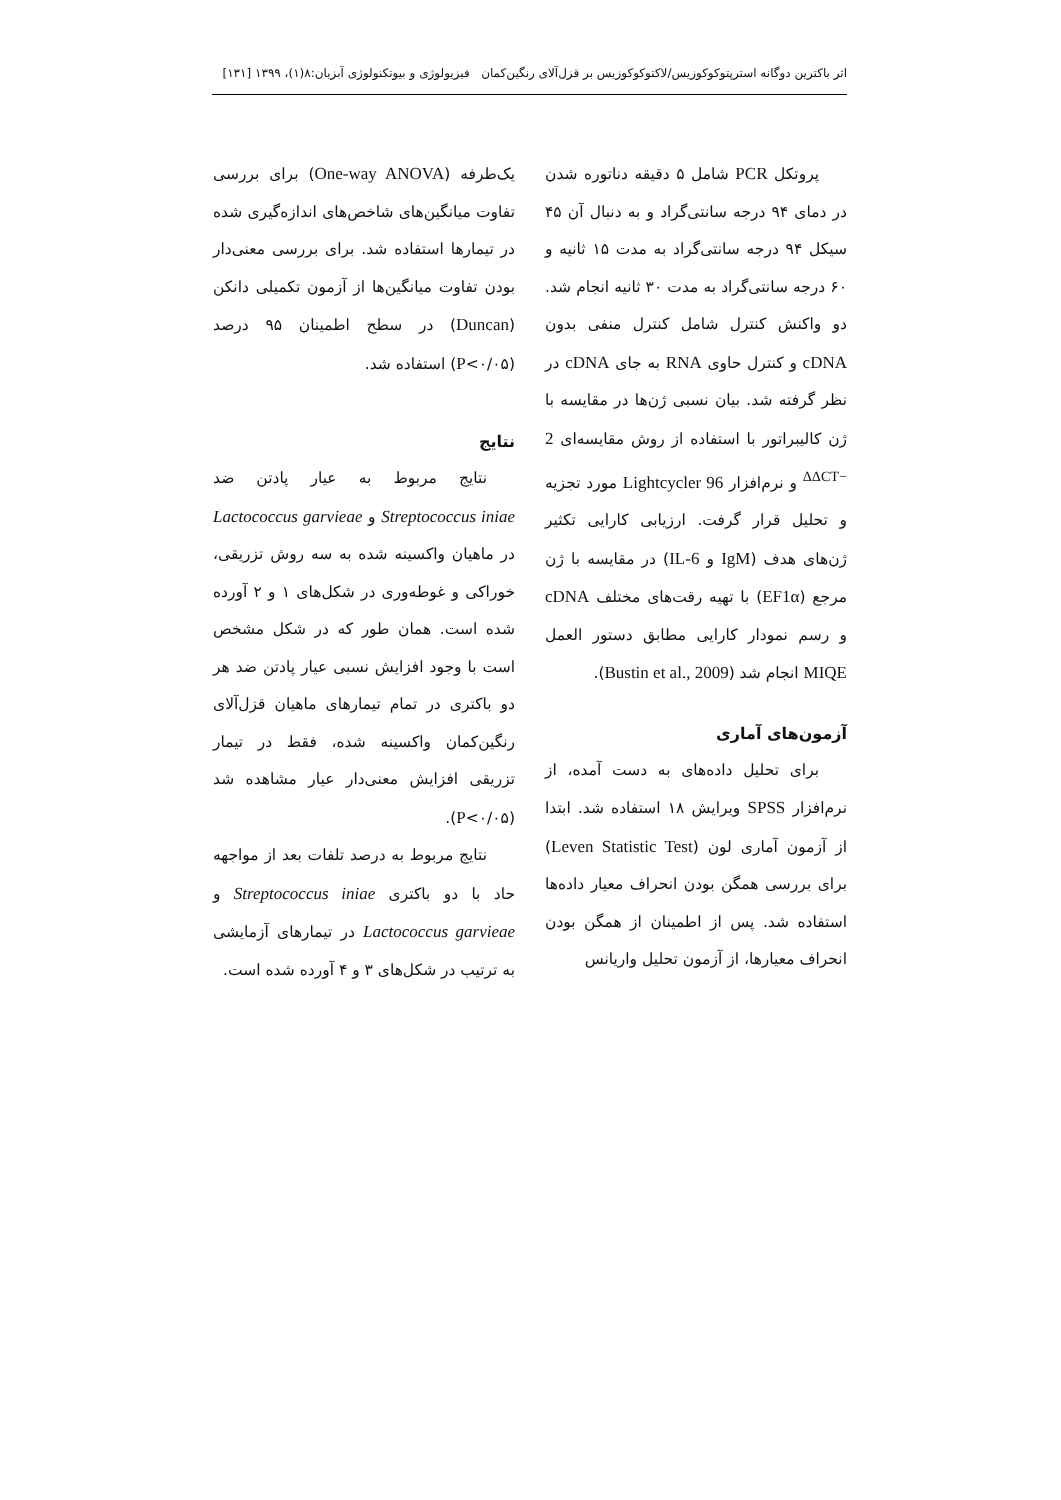اثر باکترین دوگانه استرپتوکوکوزیس/لاکتوکوکوزیس بر قزل‌آلای رنگین‌کمان فیزیولوژی و بیوتکنولوژی آبزیان:۸(۱)، ۱۳۹۹ [۱۳۱]
پروتکل PCR شامل ۵ دقیقه دناتوره شدن در دمای ۹۴ درجه سانتی‌گراد و به دنبال آن ۴۵ سیکل ۹۴ درجه سانتی‌گراد به مدت ۱۵ ثانیه و ۶۰ درجه سانتی‌گراد به مدت ۳۰ ثانیه انجام شد. دو واکنش کنترل شامل کنترل منفی بدون cDNA و کنترل حاوی RNA به جای cDNA در نظر گرفته شد. بیان نسبی ژن‌ها در مقایسه با ژن کالیبراتور با استفاده از روش مقایسه‌ای 2 <sup>−ΔΔCT</sup> و نرم‌افزار Lightcycler 96 مورد تجزیه و تحلیل قرار گرفت. ارزیابی کارایی تکثیر ژن‌های هدف (IgM و IL-6) در مقایسه با ژن مرجع (EF1α) با تهیه رقت‌های مختلف cDNA و رسم نمودار کارایی مطابق دستور العمل MIQE انجام شد (Bustin et al., 2009).
آزمون‌های آماری
برای تحلیل داده‌های به دست آمده، از نرم‌افزار SPSS ویرایش ۱۸ استفاده شد. ابتدا از آزمون آماری لون (Leven Statistic Test) برای بررسی همگن بودن انحراف معیار داده‌ها استفاده شد. پس از اطمینان از همگن بودن انحراف معیارها، از آزمون تحلیل واریانس
یک‌طرفه (One-way ANOVA) برای بررسی تفاوت میانگین‌های شاخص‌های اندازه‌گیری شده در تیمارها استفاده شد. برای بررسی معنی‌دار بودن تفاوت میانگین‌ها از آزمون تکمیلی دانکن (Duncan) در سطح اطمینان ۹۵ درصد (P<۰/۰۵) استفاده شد.
نتایج
نتایج مربوط به عیار پادتن ضد Streptococcus iniae و Lactococcus garvieae در ماهیان واکسینه شده به سه روش تزریقی، خوراکی و غوطه‌وری در شکل‌های ۱ و ۲ آورده شده است. همان طور که در شکل مشخص است با وجود افزایش نسبی عیار پادتن ضد هر دو باکتری در تمام تیمارهای ماهیان قزل‌آلای رنگین‌کمان واکسینه شده، فقط در تیمار تزریقی افزایش معنی‌دار عیار مشاهده شد (P<۰/۰۵).
نتایج مربوط به درصد تلفات بعد از مواجهه حاد با دو باکتری Streptococcus iniae و Lactococcus garvieae در تیمارهای آزمایشی به ترتیب در شکل‌های ۳ و ۴ آورده شده است.